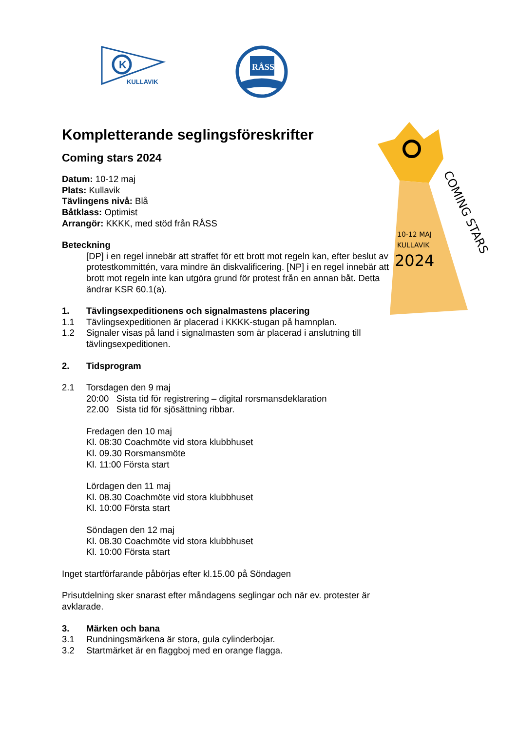K
KULLAVIK
RÅSS
10-12 MAJ
KULLAVIK
2024
COMING STARS
Kompletterande seglingsföreskrifter
Coming stars 2024
Datum: 10-12 maj
Plats: Kullavik
Tävlingens nivå: Blå
Båtklass: Optimist
Arrangör: KKKK, med stöd från RÅSS
Beteckning
[DP] i en regel innebär att straffet för ett brott mot regeln kan, efter beslut av protestkommittén, vara mindre än diskvalificering. [NP] i en regel innebär att brott mot regeln inte kan utgöra grund för protest från en annan båt. Detta ändrar KSR 60.1(a).
1. Tävlingsexpeditionens och signalmastens placering
1.1 Tävlingsexpeditionen är placerad i KKKK-stugan på hamnplan.
1.2 Signaler visas på land i signalmasten som är placerad i anslutning till tävlingsexpeditionen.
2. Tidsprogram
2.1 Torsdagen den 9 maj
20:00 Sista tid för registrering – digital rorsmansdeklaration
22.00 Sista tid för sjösättning ribbar.
Fredagen den 10 maj
Kl. 08:30 Coachmöte vid stora klubbhuset
Kl. 09.30 Rorsmansmöte
Kl. 11:00 Första start
Lördagen den 11 maj
Kl. 08.30 Coachmöte vid stora klubbhuset
Kl. 10:00 Första start
Söndagen den 12 maj
Kl. 08.30 Coachmöte vid stora klubbhuset
Kl. 10:00 Första start
Inget startförfarande påbörjas efter kl.15.00 på Söndagen
Prisutdelning sker snarast efter måndagens seglingar och när ev. protester är avklarade.
3. Märken och bana
3.1 Rundningsmärkena är stora, gula cylinderbojar.
3.2 Startmärket är en flaggboj med en orange flagga.